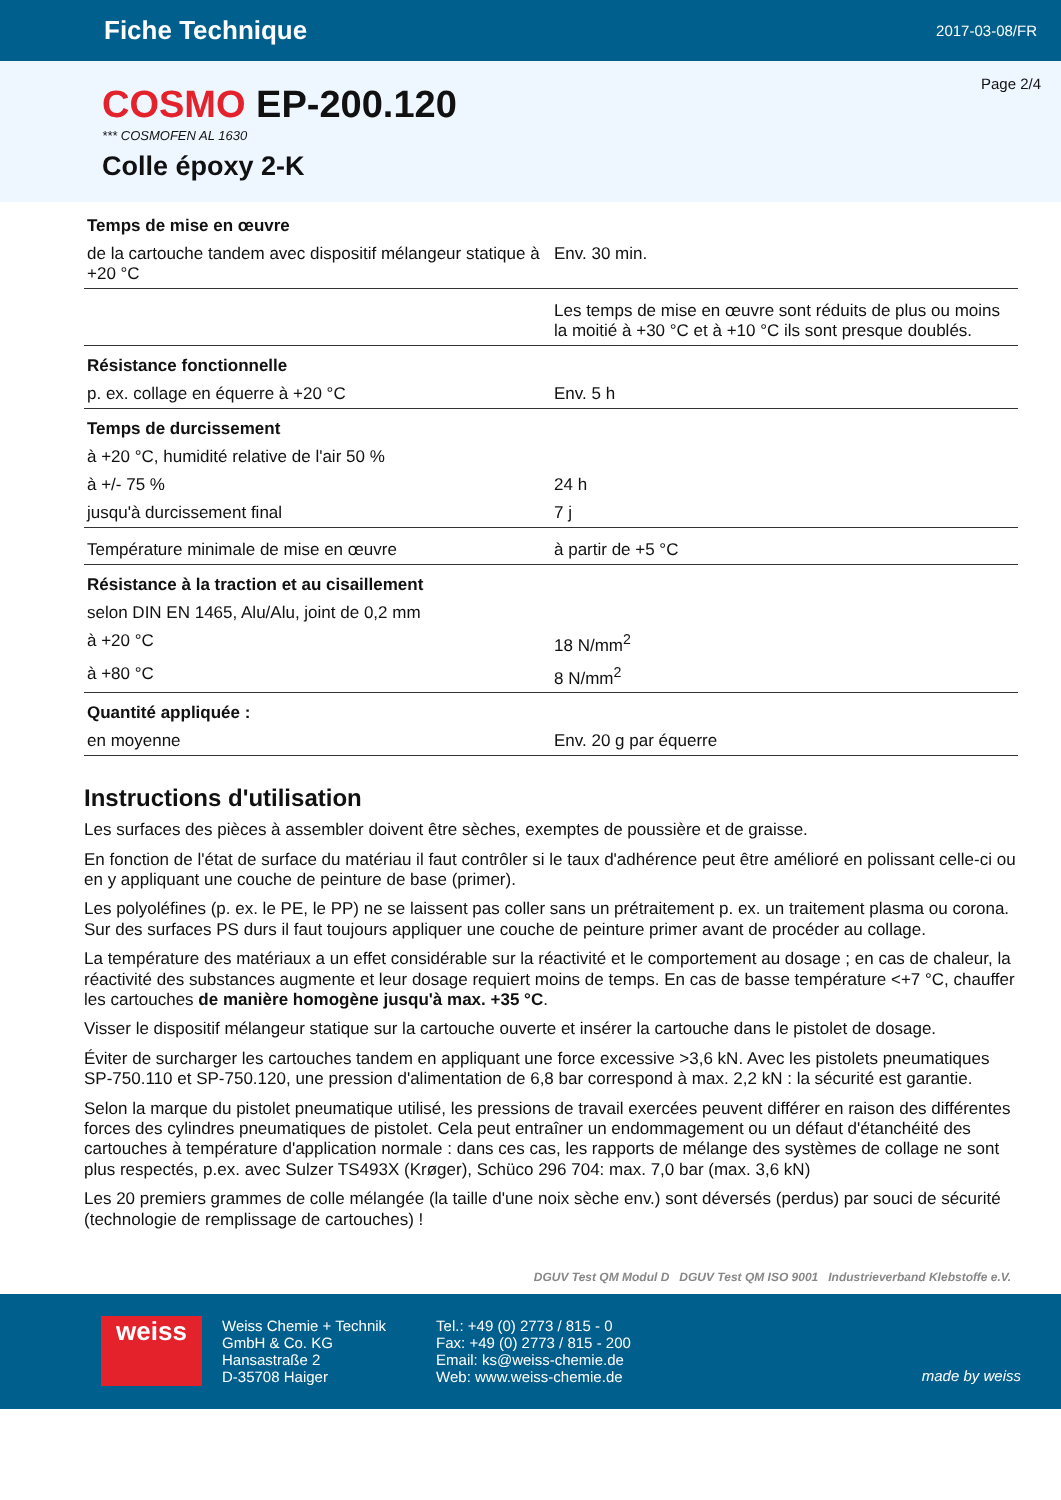Fiche Technique
2017-03-08/FR
Page 2/4
COSMO EP-200.120
*** COSMOFEN AL 1630
Colle époxy 2-K
| Temps de mise en œuvre | |
| de la cartouche tandem avec dispositif mélangeur statique à +20 °C | Env. 30 min. |
| | Les temps de mise en œuvre sont réduits de plus ou moins la moitié à +30 °C et à +10 °C ils sont presque doublés. |
| Résistance fonctionnelle | |
| p. ex. collage en équerre à +20 °C | Env. 5 h |
| Temps de durcissement | |
| à +20 °C, humidité relative de l'air 50 % | |
| à +/- 75 % | 24 h |
| jusqu'à durcissement final | 7 j |
| Température minimale de mise en œuvre | à partir de +5 °C |
| Résistance à la traction et au cisaillement | |
| selon DIN EN 1465, Alu/Alu, joint de 0,2 mm | |
| à +20 °C | 18 N/mm<sup>2</sup> |
| à +80 °C | 8 N/mm<sup>2</sup> |
| Quantité appliquée : | |
| en moyenne | Env. 20 g par équerre |
Instructions d'utilisation
Les surfaces des pièces à assembler doivent être sèches, exemptes de poussière et de graisse.
En fonction de l'état de surface du matériau il faut contrôler si le taux d'adhérence peut être amélioré en polissant celle-ci ou en y appliquant une couche de peinture de base (primer).
Les polyoléfines (p. ex. le PE, le PP) ne se laissent pas coller sans un prétraitement p. ex. un traitement plasma ou corona. Sur des surfaces PS durs il faut toujours appliquer une couche de peinture primer avant de procéder au collage.
La température des matériaux a un effet considérable sur la réactivité et le comportement au dosage ; en cas de chaleur, la réactivité des substances augmente et leur dosage requiert moins de temps. En cas de basse température <+7 °C, chauffer les cartouches de manière homogène jusqu'à max. +35 °C.
Visser le dispositif mélangeur statique sur la cartouche ouverte et insérer la cartouche dans le pistolet de dosage.
Éviter de surcharger les cartouches tandem en appliquant une force excessive >3,6 kN. Avec les pistolets pneumatiques SP-750.110 et SP-750.120, une pression d'alimentation de 6,8 bar correspond à max. 2,2 kN : la sécurité est garantie.
Selon la marque du pistolet pneumatique utilisé, les pressions de travail exercées peuvent différer en raison des différentes forces des cylindres pneumatiques de pistolet. Cela peut entraîner un endommagement ou un défaut d'étanchéité des cartouches à température d'application normale : dans ces cas, les rapports de mélange des systèmes de collage ne sont plus respectés, p.ex. avec Sulzer TS493X (Krøger), Schüco 296 704: max. 7,0 bar (max. 3,6 kN)
Les 20 premiers grammes de colle mélangée (la taille d'une noix sèche env.) sont déversés (perdus) par souci de sécurité (technologie de remplissage de cartouches) !
DGUV Test QM Modul D DGUV Test QM ISO 9001 Industrieverband Klebstoffe e.V.
weiss
Weiss Chemie + Technik
GmbH & Co. KG
Hansastraße 2
D-35708 Haiger
Tel.: +49 (0) 2773 / 815 - 0
Fax: +49 (0) 2773 / 815 - 200
Email: ks@weiss-chemie.de
Web: www.weiss-chemie.de
made by weiss